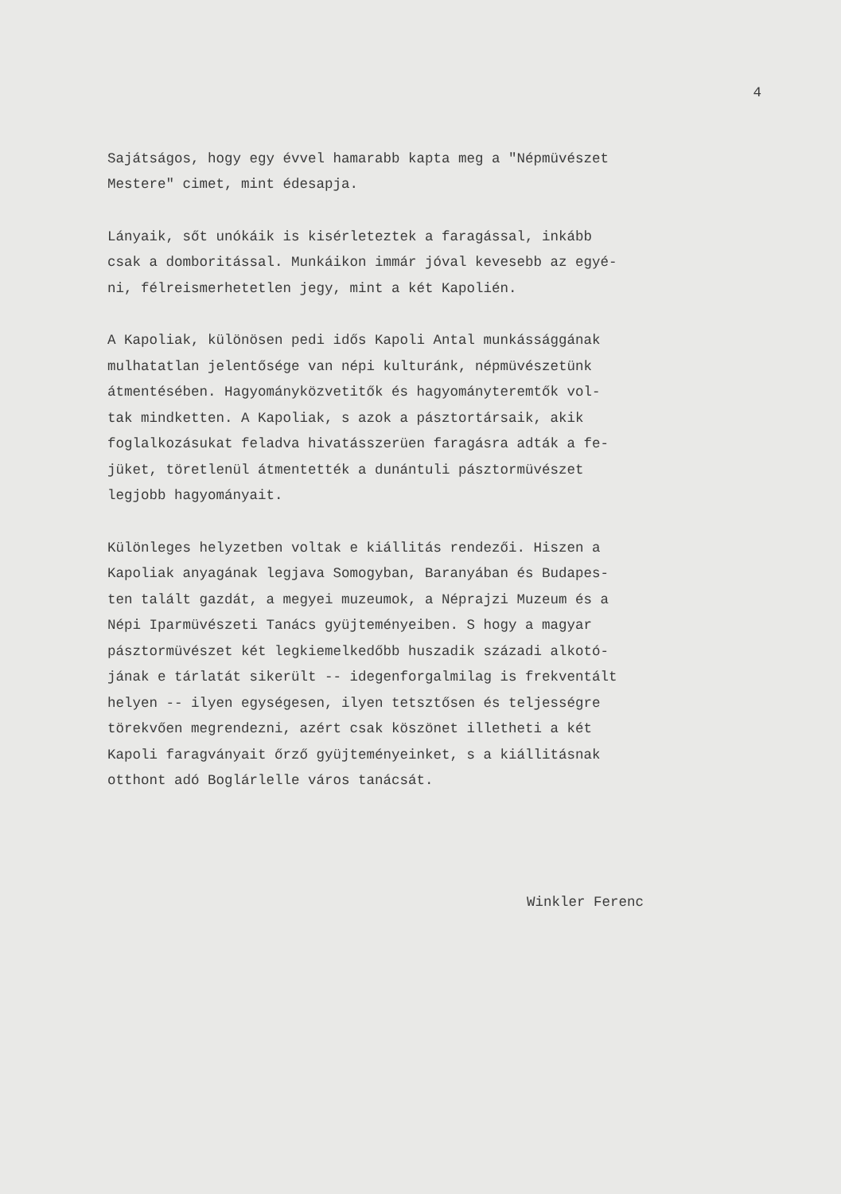4
Sajátságos, hogy egy évvel hamarabb kapta meg a "Népmüvészet Mestere" cimet, mint édesapja.
Lányaik, sőt unókáik is kisérleteztek a faragással, inkább csak a domboritással. Munkáikon immár jóval kevesebb az egyé- ni, félreismerhetetlen jegy, mint a két Kapolién.
A Kapoliak, különösen pedi idős Kapoli Antal munkássággának mulhatatlan jelentősége van népi kulturánk, népmüvészetünk átmentésében. Hagyományközvetitők és hagyományteremtők vol- tak mindketten. A Kapoliak, s azok a pásztortársaik, akik foglalkozásukat feladva hivatásszerüen faragásra adták a fe- jüket, töretlenül átmentették a dunántuli pásztormüvészet legjobb hagyományait.
Különleges helyzetben voltak e kiállitás rendezői. Hiszen a Kapoliak anyagának legjava Somogyban, Baranyában és Budapes- ten talált gazdát, a megyei muzeumok, a Néprajzi Muzeum és a Népi Iparmüvészeti Tanács gyüjteményeiben. S hogy a magyar pásztormüvészet két legkiemelkedőbb huszadik századi alkotó- jának e tárlatát sikerült -- idegenforgalmilag is frekventált helyen -- ilyen egységesen, ilyen tetsztősen és teljességre törekvően megrendezni, azért csak köszönet illetheti a két Kapoli faragványait őrző gyüjteményeinket, s a kiállitásnak otthont adó Boglárlelle város tanácsát.
Winkler Ferenc